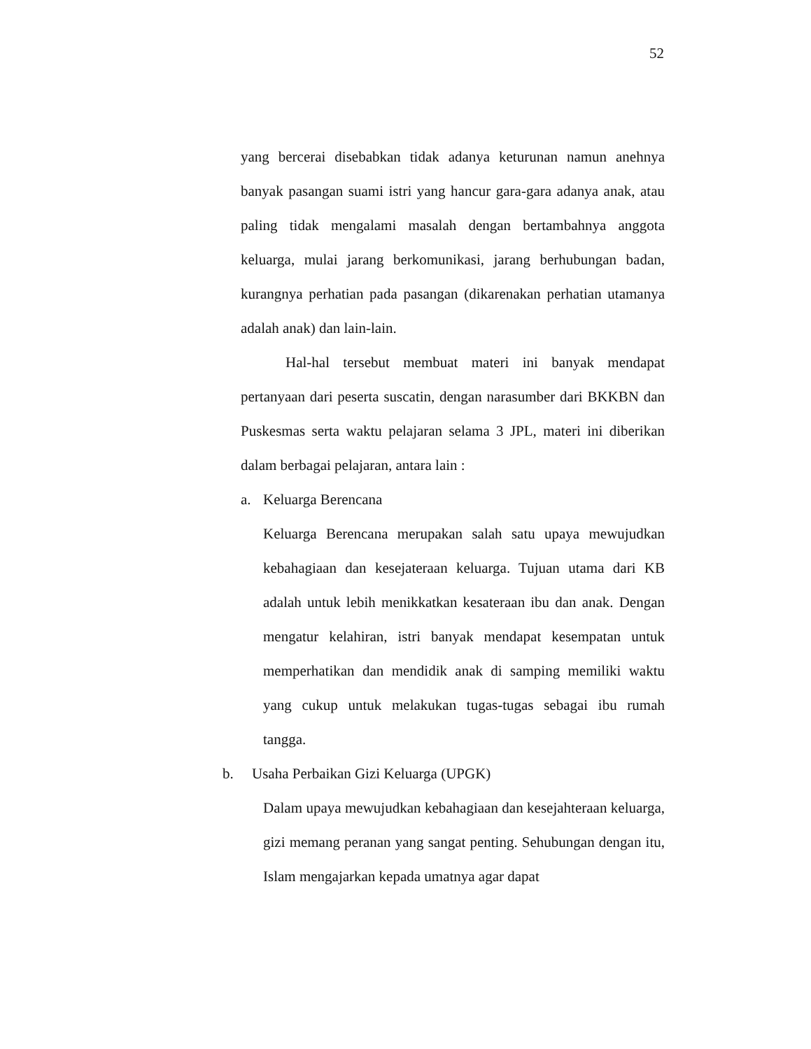52
yang bercerai disebabkan tidak adanya keturunan namun anehnya banyak pasangan suami istri yang hancur gara-gara adanya anak, atau paling tidak mengalami masalah dengan bertambahnya anggota keluarga, mulai jarang berkomunikasi, jarang berhubungan badan, kurangnya perhatian pada pasangan (dikarenakan perhatian utamanya adalah anak) dan lain-lain.
Hal-hal tersebut membuat materi ini banyak mendapat pertanyaan dari peserta suscatin, dengan narasumber dari BKKBN dan Puskesmas serta waktu pelajaran selama 3 JPL, materi ini diberikan dalam berbagai pelajaran, antara lain :
a. Keluarga Berencana
Keluarga Berencana merupakan salah satu upaya mewujudkan kebahagiaan dan kesejateraan keluarga. Tujuan utama dari KB adalah untuk lebih menikkatkan kesateraan ibu dan anak. Dengan mengatur kelahiran, istri banyak mendapat kesempatan untuk memperhatikan dan mendidik anak di samping memiliki waktu yang cukup untuk melakukan tugas-tugas sebagai ibu rumah tangga.
b. Usaha Perbaikan Gizi Keluarga (UPGK)
Dalam upaya mewujudkan kebahagiaan dan kesejahteraan keluarga, gizi memang peranan yang sangat penting. Sehubungan dengan itu, Islam mengajarkan kepada umatnya agar dapat